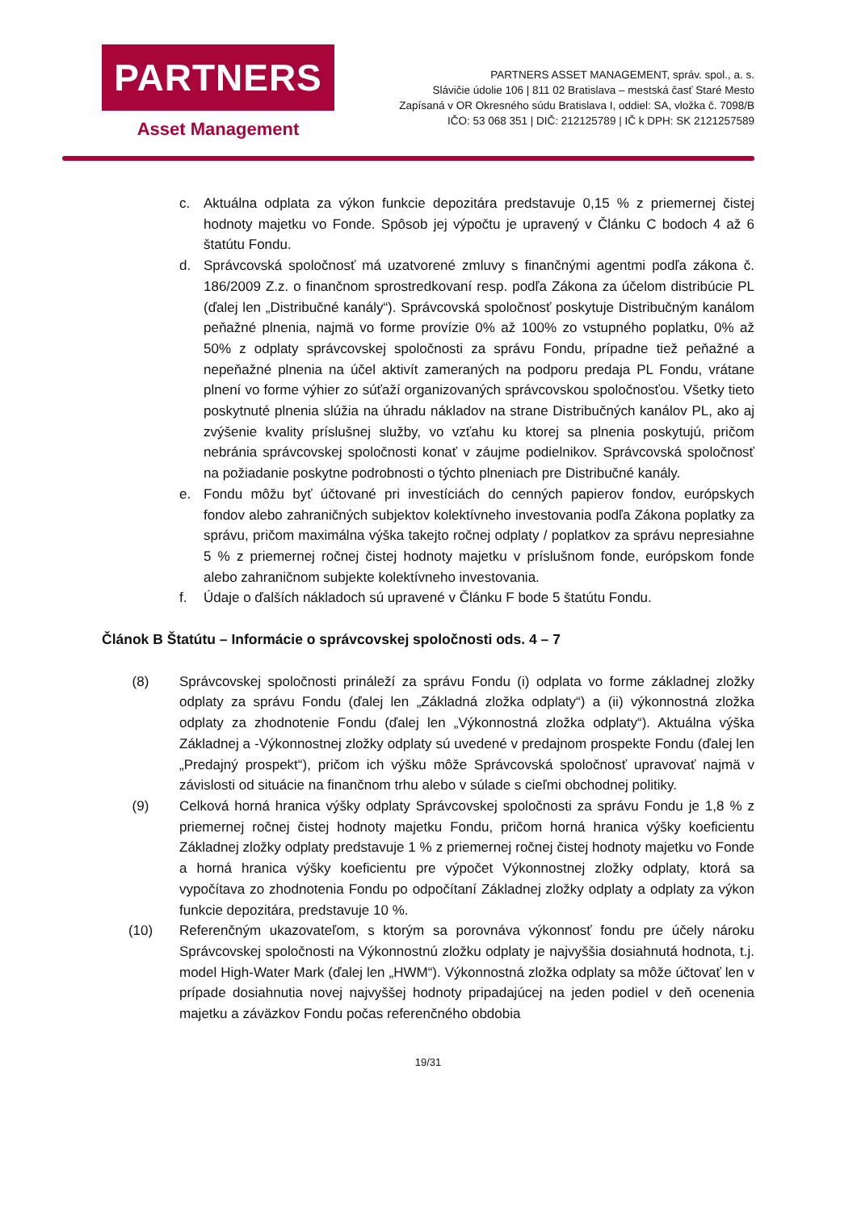PARTNERS
Asset Management
PARTNERS ASSET MANAGEMENT, správ. spol., a. s.
Slávičie údolie 106 | 811 02 Bratislava – mestská časť Staré Mesto
Zapísaná v OR Okresného súdu Bratislava I, oddiel: SA, vložka č. 7098/B
IČO: 53 068 351 | DIČ: 212125789 | IČ k DPH: SK 2121257589
c. Aktuálna odplata za výkon funkcie depozitára predstavuje 0,15 % z priemernej čistej hodnoty majetku vo Fonde. Spôsob jej výpočtu je upravený v Článku C bodoch 4 až 6 štatútu Fondu.
d. Správcovská spoločnosť má uzatvorené zmluvy s finančnými agentmi podľa zákona č. 186/2009 Z.z. o finančnom sprostredkovaní resp. podľa Zákona za účelom distribúcie PL (ďalej len „Distribučné kanály“). Správcovská spoločnosť poskytuje Distribučným kanálom peňažné plnenia, najmä vo forme provízie 0% až 100% zo vstupného poplatku, 0% až 50% z odplaty správcovskej spoločnosti za správu Fondu, prípadne tiež peňažné a nepeňažné plnenia na účel aktivít zameraných na podporu predaja PL Fondu, vrátane plnení vo forme výhier zo súťaží organizovaných správcovskou spoločnosťou. Všetky tieto poskytnuté plnenia slúžia na úhradu nákladov na strane Distribučných kanálov PL, ako aj zvýšenie kvality príslušnej služby, vo vzťahu ku ktorej sa plnenia poskytujú, pričom nebránia správcovskej spoločnosti konať v záujme podielnikov. Správcovská spoločnosť na požiadanie poskytne podrobnosti o týchto plneniach pre Distribučné kanály.
e. Fondu môžu byť účtované pri investíciách do cenných papierov fondov, európskych fondov alebo zahraničných subjektov kolektívneho investovania podľa Zákona poplatky za správu, pričom maximálna výška takejto ročnej odplaty / poplatkov za správu nepresiahne 5 % z priemernej ročnej čistej hodnoty majetku v príslušnom fonde, európskom fonde alebo zahraničnom subjekte kolektívneho investovania.
f. Údaje o ďalších nákladoch sú upravené v Článku F bode 5 štatútu Fondu.
Článok B Štatútu – Informácie o správcovskej spoločnosti ods. 4 – 7
(8) Správcovskej spoločnosti prináleží za správu Fondu (i) odplata vo forme základnej zložky odplaty za správu Fondu (ďalej len „Základná zložka odplaty“) a (ii) výkonnostná zložka odplaty za zhodnotenie Fondu (ďalej len „Výkonnostná zložka odplaty“). Aktuálna výška Základnej a -Výkonnostnej zložky odplaty sú uvedené v predajnom prospekte Fondu (ďalej len „Predajný prospekt“), pričom ich výšku môže Správcovská spoločnosť upravovať najmä v závislosti od situácie na finančnom trhu alebo v súlade s cieľmi obchodnej politiky.
(9) Celková horná hranica výšky odplaty Správcovskej spoločnosti za správu Fondu je 1,8 % z priemernej ročnej čistej hodnoty majetku Fondu, pričom horná hranica výšky koeficientu Základnej zložky odplaty predstavuje 1 % z priemernej ročnej čistej hodnoty majetku vo Fonde a horná hranica výšky koeficientu pre výpočet Výkonnostnej zložky odplaty, ktorá sa vypočítava zo zhodnotenia Fondu po odpočítaní Základnej zložky odplaty a odplaty za výkon funkcie depozitára, predstavuje 10 %.
(10) Referenčným ukazovateľom, s ktorým sa porovnáva výkonnosť fondu pre účely nároku Správcovskej spoločnosti na Výkonnostnú zložku odplaty je najvyššia dosiahnutá hodnota, t.j. model High-Water Mark (ďalej len „HWM“). Výkonnostná zložka odplaty sa môže účtovať len v prípade dosiahnutia novej najvyššej hodnoty pripadajúcej na jeden podiel v deň ocenenia majetku a záväzkov Fondu počas referenčného obdobia
19/31